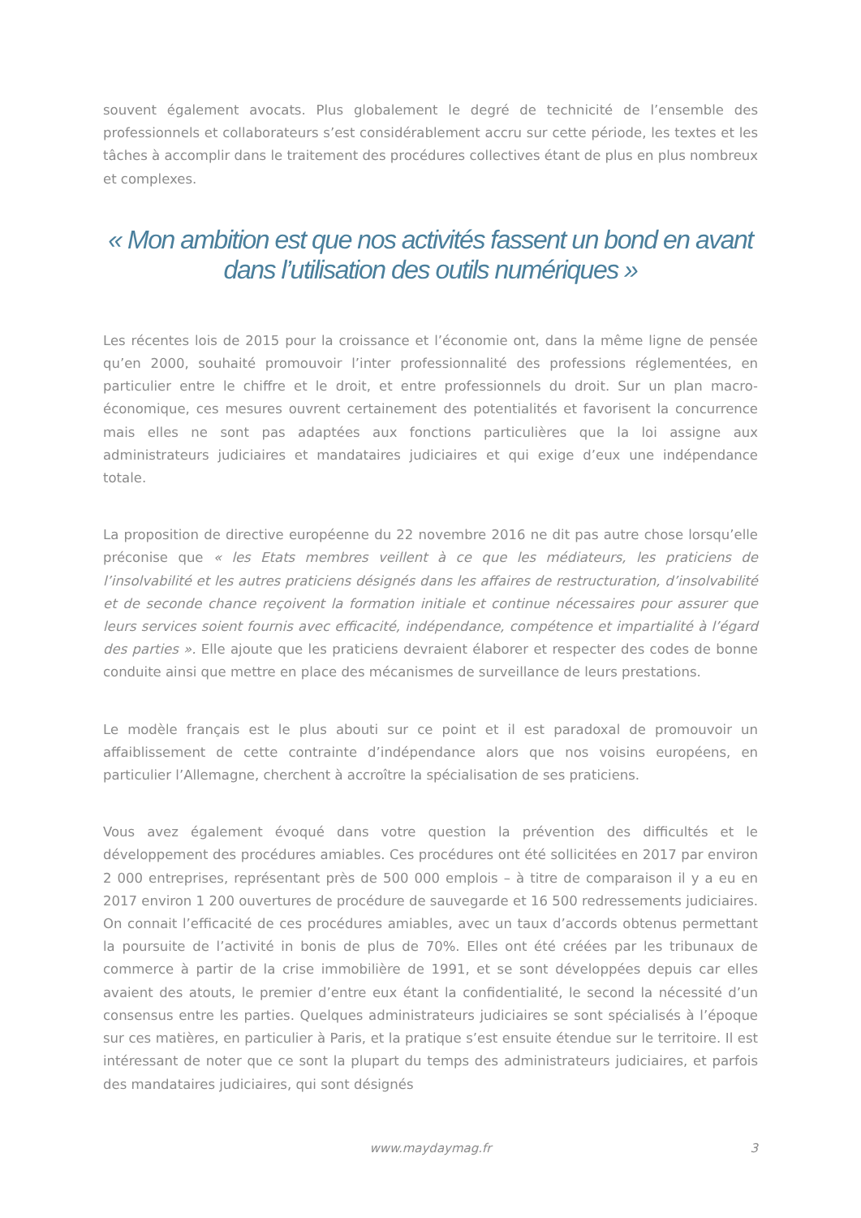souvent également avocats. Plus globalement le degré de technicité de l’ensemble des professionnels et collaborateurs s’est considérablement accru sur cette période, les textes et les tâches à accomplir dans le traitement des procédures collectives étant de plus en plus nombreux et complexes.
« Mon ambition est que nos activités fassent un bond en avant dans l’utilisation des outils numériques »
Les récentes lois de 2015 pour la croissance et l’économie ont, dans la même ligne de pensée qu’en 2000, souhaité promouvoir l’inter professionnalité des professions réglementées, en particulier entre le chiffre et le droit, et entre professionnels du droit. Sur un plan macro-économique, ces mesures ouvrent certainement des potentialités et favorisent la concurrence mais elles ne sont pas adaptées aux fonctions particulières que la loi assigne aux administrateurs judiciaires et mandataires judiciaires et qui exige d’eux une indépendance totale.
La proposition de directive européenne du 22 novembre 2016 ne dit pas autre chose lorsqu’elle préconise que « les Etats membres veillent à ce que les médiateurs, les praticiens de l’insolvabilité et les autres praticiens désignés dans les affaires de restructuration, d’insolvabilité et de seconde chance reçoivent la formation initiale et continue nécessaires pour assurer que leurs services soient fournis avec efficacité, indépendance, compétence et impartialité à l’égard des parties ». Elle ajoute que les praticiens devraient élaborer et respecter des codes de bonne conduite ainsi que mettre en place des mécanismes de surveillance de leurs prestations.
Le modèle français est le plus abouti sur ce point et il est paradoxal de promouvoir un affaiblissement de cette contrainte d’indépendance alors que nos voisins européens, en particulier l’Allemagne, cherchent à accroître la spécialisation de ses praticiens.
Vous avez également évoqué dans votre question la prévention des difficultés et le développement des procédures amiables. Ces procédures ont été sollicitées en 2017 par environ 2 000 entreprises, représentant près de 500 000 emplois – à titre de comparaison il y a eu en 2017 environ 1 200 ouvertures de procédure de sauvegarde et 16 500 redressements judiciaires. On connait l’efficacité de ces procédures amiables, avec un taux d’accords obtenus permettant la poursuite de l’activité in bonis de plus de 70%. Elles ont été créées par les tribunaux de commerce à partir de la crise immobilière de 1991, et se sont développées depuis car elles avaient des atouts, le premier d’entre eux étant la confidentialité, le second la nécessité d’un consensus entre les parties. Quelques administrateurs judiciaires se sont spécialisés à l’époque sur ces matières, en particulier à Paris, et la pratique s’est ensuite étendue sur le territoire. Il est intéressant de noter que ce sont la plupart du temps des administrateurs judiciaires, et parfois des mandataires judiciaires, qui sont désignés
www.maydaymag.fr
3